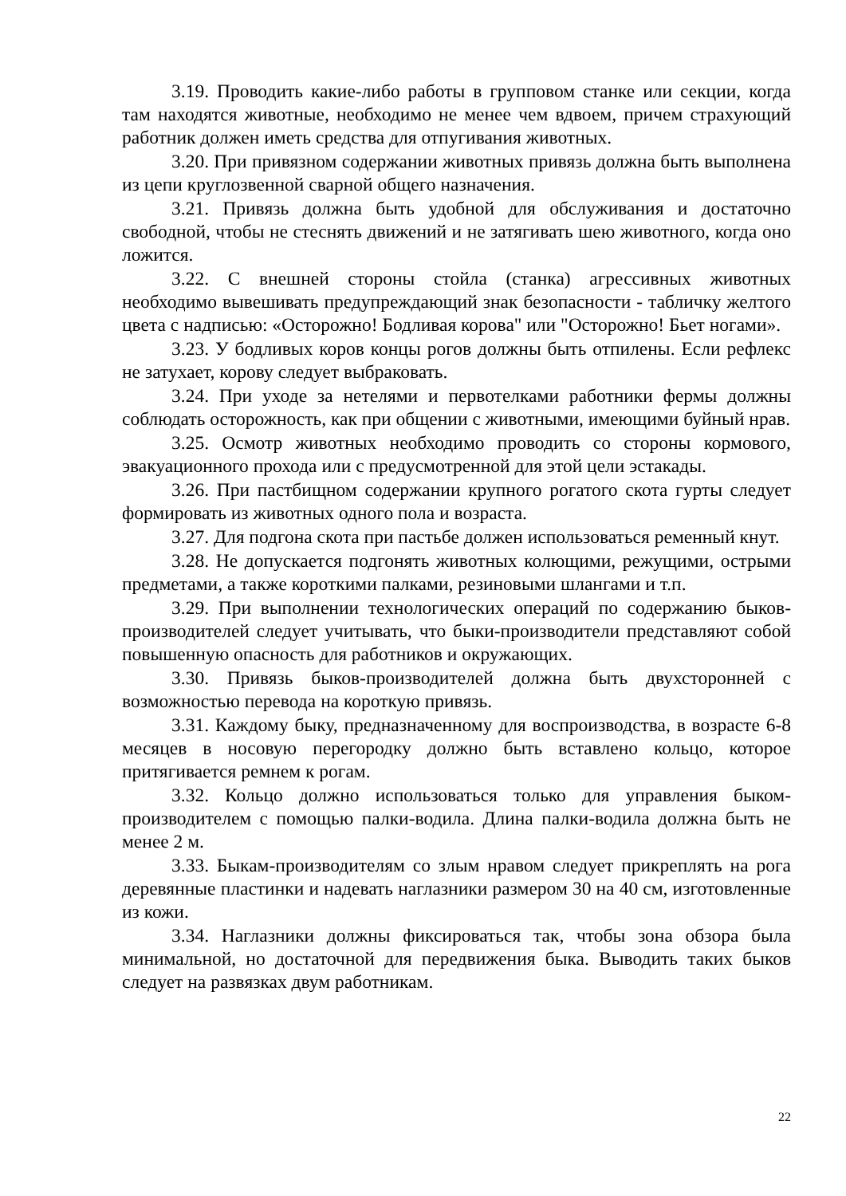3.19. Проводить какие-либо работы в групповом станке или секции, когда там находятся животные, необходимо не менее чем вдвоем, причем страхующий работник должен иметь средства для отпугивания животных.
3.20. При привязном содержании животных привязь должна быть выполнена из цепи круглозвенной сварной общего назначения.
3.21. Привязь должна быть удобной для обслуживания и достаточно свободной, чтобы не стеснять движений и не затягивать шею животного, когда оно ложится.
3.22. С внешней стороны стойла (станка) агрессивных животных необходимо вывешивать предупреждающий знак безопасности - табличку желтого цвета с надписью: «Осторожно! Бодливая корова" или "Осторожно! Бьет ногами».
3.23. У бодливых коров концы рогов должны быть отпилены. Если рефлекс не затухает, корову следует выбраковать.
3.24. При уходе за нетелями и первотелками работники фермы должны соблюдать осторожность, как при общении с животными, имеющими буйный нрав.
3.25. Осмотр животных необходимо проводить со стороны кормового, эвакуационного прохода или с предусмотренной для этой цели эстакады.
3.26. При пастбищном содержании крупного рогатого скота гурты следует формировать из животных одного пола и возраста.
3.27. Для подгона скота при пастьбе должен использоваться ременный кнут.
3.28. Не допускается подгонять животных колющими, режущими, острыми предметами, а также короткими палками, резиновыми шлангами и т.п.
3.29. При выполнении технологических операций по содержанию быков-производителей следует учитывать, что быки-производители представляют собой повышенную опасность для работников и окружающих.
3.30. Привязь быков-производителей должна быть двухсторонней с возможностью перевода на короткую привязь.
3.31. Каждому быку, предназначенному для воспроизводства, в возрасте 6-8 месяцев в носовую перегородку должно быть вставлено кольцо, которое притягивается ремнем к рогам.
3.32. Кольцо должно использоваться только для управления быком-производителем с помощью палки-водила. Длина палки-водила должна быть не менее 2 м.
3.33. Быкам-производителям со злым нравом следует прикреплять на рога деревянные пластинки и надевать наглазники размером 30 на 40 см, изготовленные из кожи.
3.34. Наглазники должны фиксироваться так, чтобы зона обзора была минимальной, но достаточной для передвижения быка. Выводить таких быков следует на развязках двум работникам.
22